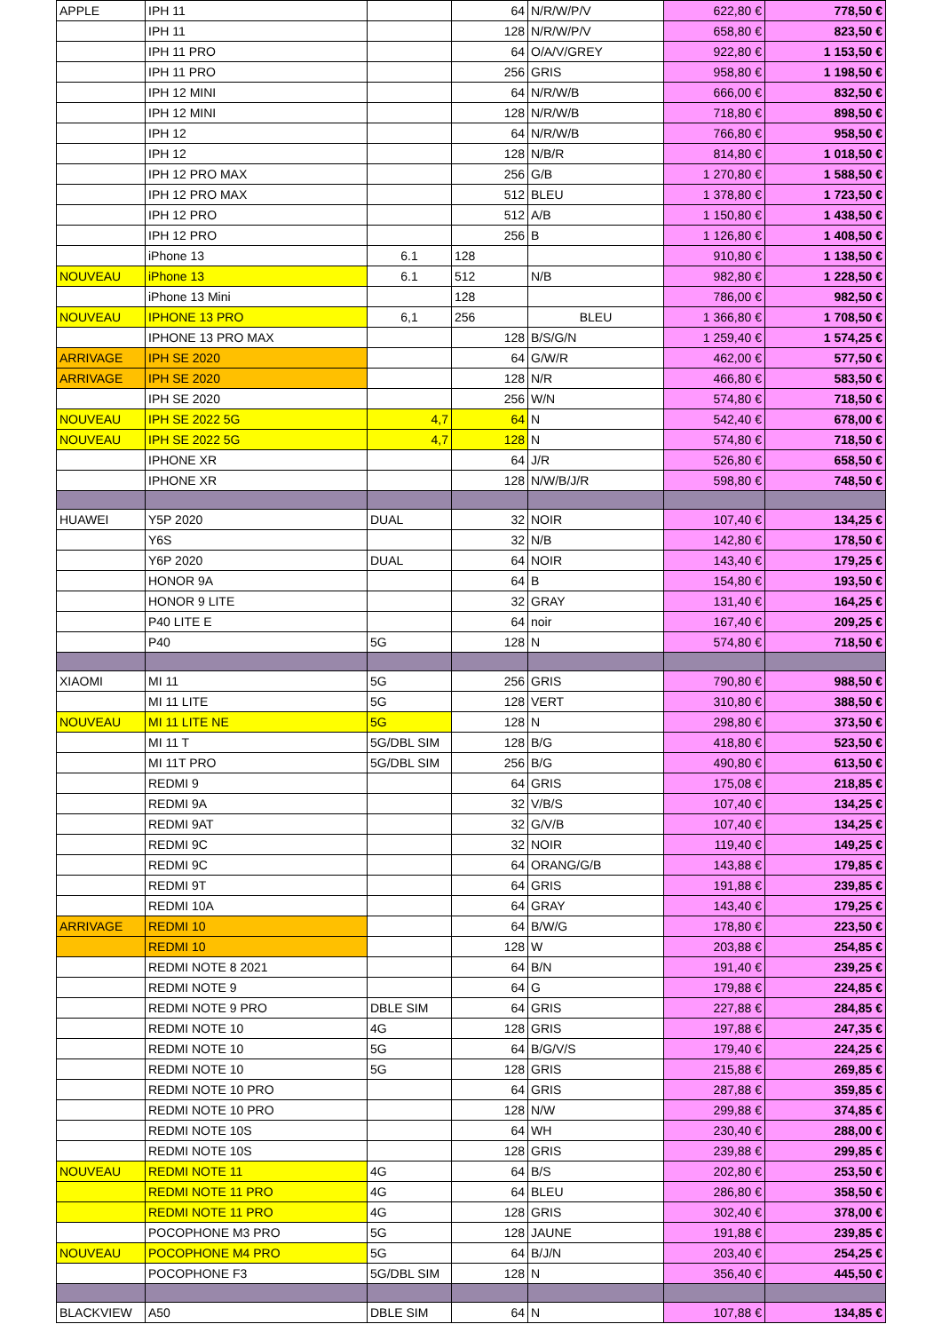| APPLE | IPH 11 | | 64 | N/R/W/P/V | 622,80 € | 778,50 € |
| | IPH 11 | | 128 | N/R/W/P/V | 658,80 € | 823,50 € |
| | IPH 11 PRO | | 64 | O/A/V/GREY | 922,80 € | 1 153,50 € |
| | IPH 11 PRO | | 256 | GRIS | 958,80 € | 1 198,50 € |
| | IPH 12 MINI | | 64 | N/R/W/B | 666,00 € | 832,50 € |
| | IPH 12 MINI | | 128 | N/R/W/B | 718,80 € | 898,50 € |
| | IPH 12 | | 64 | N/R/W/B | 766,80 € | 958,50 € |
| | IPH 12 | | 128 | N/B/R | 814,80 € | 1 018,50 € |
| | IPH 12 PRO MAX | | 256 | G/B | 1 270,80 € | 1 588,50 € |
| | IPH 12 PRO MAX | | 512 | BLEU | 1 378,80 € | 1 723,50 € |
| | IPH 12 PRO | | 512 | A/B | 1 150,80 € | 1 438,50 € |
| | IPH 12 PRO | | 256 | B | 1 126,80 € | 1 408,50 € |
| | iPhone 13 | 6.1 | 128 | | 910,80 € | 1 138,50 € |
| NOUVEAU | iPhone 13 | 6.1 | 512 | N/B | 982,80 € | 1 228,50 € |
| | iPhone 13 Mini | | 128 | | 786,00 € | 982,50 € |
| NOUVEAU | IPHONE 13 PRO | 6,1 | 256 | BLEU | 1 366,80 € | 1 708,50 € |
| | IPHONE 13 PRO MAX | | 128 | B/S/G/N | 1 259,40 € | 1 574,25 € |
| ARRIVAGE | IPH SE 2020 | | 64 | G/W/R | 462,00 € | 577,50 € |
| ARRIVAGE | IPH SE 2020 | | 128 | N/R | 466,80 € | 583,50 € |
| | IPH SE 2020 | | 256 | W/N | 574,80 € | 718,50 € |
| NOUVEAU | IPH SE 2022 5G | 4,7 | 64 | N | 542,40 € | 678,00 € |
| NOUVEAU | IPH SE 2022 5G | 4,7 | 128 | N | 574,80 € | 718,50 € |
| | IPHONE XR | | 64 | J/R | 526,80 € | 658,50 € |
| | IPHONE XR | | 128 | N/W/B/J/R | 598,80 € | 748,50 € |
| HUAWEI | Y5P 2020 | DUAL | 32 | NOIR | 107,40 € | 134,25 € |
| | Y6S | | 32 | N/B | 142,80 € | 178,50 € |
| | Y6P 2020 | DUAL | 64 | NOIR | 143,40 € | 179,25 € |
| | HONOR 9A | | 64 | B | 154,80 € | 193,50 € |
| | HONOR 9 LITE | | 32 | GRAY | 131,40 € | 164,25 € |
| | P40 LITE E | | 64 | noir | 167,40 € | 209,25 € |
| | P40 | 5G | 128 | N | 574,80 € | 718,50 € |
| XIAOMI | MI 11 | 5G | 256 | GRIS | 790,80 € | 988,50 € |
| | MI 11 LITE | 5G | 128 | VERT | 310,80 € | 388,50 € |
| NOUVEAU | MI 11 LITE NE | 5G | 128 | N | 298,80 € | 373,50 € |
| | MI 11 T | 5G/DBL SIM | 128 | B/G | 418,80 € | 523,50 € |
| | MI 11T PRO | 5G/DBL SIM | 256 | B/G | 490,80 € | 613,50 € |
| | REDMI 9 | | 64 | GRIS | 175,08 € | 218,85 € |
| | REDMI 9A | | 32 | V/B/S | 107,40 € | 134,25 € |
| | REDMI 9AT | | 32 | G/V/B | 107,40 € | 134,25 € |
| | REDMI 9C | | 32 | NOIR | 119,40 € | 149,25 € |
| | REDMI 9C | | 64 | ORANG/G/B | 143,88 € | 179,85 € |
| | REDMI 9T | | 64 | GRIS | 191,88 € | 239,85 € |
| | REDMI 10A | | 64 | GRAY | 143,40 € | 179,25 € |
| ARRIVAGE | REDMI 10 | | 64 | B/W/G | 178,80 € | 223,50 € |
| | REDMI 10 | | 128 | W | 203,88 € | 254,85 € |
| | REDMI NOTE 8 2021 | | 64 | B/N | 191,40 € | 239,25 € |
| | REDMI NOTE 9 | | 64 | G | 179,88 € | 224,85 € |
| | REDMI NOTE 9 PRO | DBLE SIM | 64 | GRIS | 227,88 € | 284,85 € |
| | REDMI NOTE 10 | 4G | 128 | GRIS | 197,88 € | 247,35 € |
| | REDMI NOTE 10 | 5G | 64 | B/G/V/S | 179,40 € | 224,25 € |
| | REDMI NOTE 10 | 5G | 128 | GRIS | 215,88 € | 269,85 € |
| | REDMI NOTE 10 PRO | | 64 | GRIS | 287,88 € | 359,85 € |
| | REDMI NOTE 10 PRO | | 128 | N/W | 299,88 € | 374,85 € |
| | REDMI NOTE 10S | | 64 | WH | 230,40 € | 288,00 € |
| | REDMI NOTE 10S | | 128 | GRIS | 239,88 € | 299,85 € |
| NOUVEAU | REDMI NOTE 11 | 4G | 64 | B/S | 202,80 € | 253,50 € |
| | REDMI NOTE 11 PRO | 4G | 64 | BLEU | 286,80 € | 358,50 € |
| | REDMI NOTE 11 PRO | 4G | 128 | GRIS | 302,40 € | 378,00 € |
| | POCOPHONE M3 PRO | 5G | 128 | JAUNE | 191,88 € | 239,85 € |
| NOUVEAU | POCOPHONE M4 PRO | 5G | 64 | B/J/N | 203,40 € | 254,25 € |
| | POCOPHONE F3 | 5G/DBL SIM | 128 | N | 356,40 € | 445,50 € |
| BLACKVIEW | A50 | DBLE SIM | 64 | N | 107,88 € | 134,85 € |